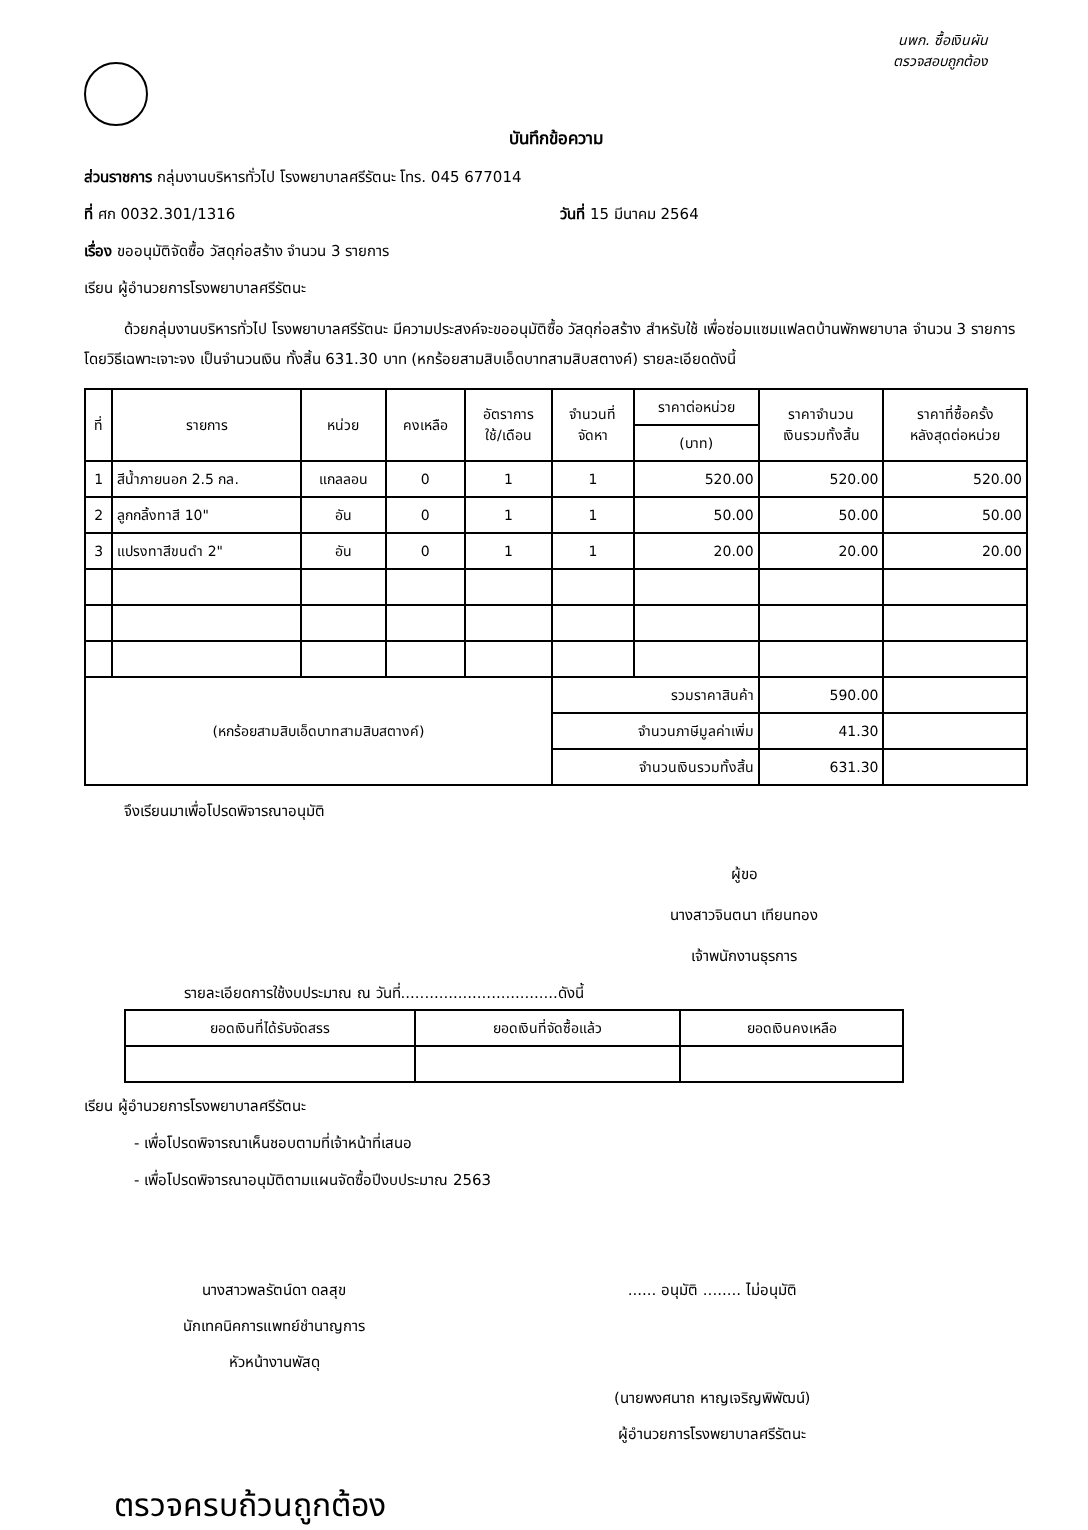นพก. ซื้อเงินผัน
ตรวจสอบถูกต้อง
บันทึกข้อความ
ส่วนราชการ กลุ่มงานบริหารทั่วไป โรงพยาบาลศรีรัตนะ โทร. 045 677014
ที่ ศก 0032.301/1316 วันที่ 15 มีนาคม 2564
เรื่อง ขออนุมัติจัดซื้อ วัสดุก่อสร้าง จำนวน 3 รายการ
เรียน ผู้อำนวยการโรงพยาบาลศรีรัตนะ
ด้วยกลุ่มงานบริหารทั่วไป โรงพยาบาลศรีรัตนะ มีความประสงค์จะขออนุมัติซื้อ วัสดุก่อสร้าง สำหรับใช้ เพื่อซ่อมแซมแฟลตบ้านพักพยาบาล จำนวน 3 รายการ โดยวิธีเฉพาะเจาะจง เป็นจำนวนเงิน ทั้งสิ้น 631.30 บาท (หกร้อยสามสิบเอ็ดบาทสามสิบสตางค์) รายละเอียดดังนี้
| ที่ | รายการ | หน่วย | คงเหลือ | อัตราการ ใช้/เดือน | จำนวนที่ จัดหา | ราคาต่อหน่วย | ราคาจำนวน เงินรวมทั้งสิ้น | ราคาที่ซื้อครั้ง หลังสุดต่อหน่วย |
| --- | --- | --- | --- | --- | --- | --- | --- | --- |
| | | | | | | (บาท) | | |
| 1 | สีน้ำภายนอก 2.5 กล. | แกลลอน | 0 | 1 | 1 | 520.00 | 520.00 | 520.00 |
| 2 | ลูกกลิ้งทาสี 10" | อัน | 0 | 1 | 1 | 50.00 | 50.00 | 50.00 |
| 3 | แปรงทาสีขนดำ 2" | อัน | 0 | 1 | 1 | 20.00 | 20.00 | 20.00 |
| (หกร้อยสามสิบเอ็ดบาทสามสิบสตางค์) | | | | | รวมราคาสินค้า | | 590.00 | |
| | | | | | จำนวนภาษีมูลค่าเพิ่ม | | 41.30 | |
| | | | | | จำนวนเงินรวมทั้งสิ้น | | 631.30 | |
จึงเรียนมาเพื่อโปรดพิจารณาอนุมัติ
ผู้ขอ
นางสาวจินตนา เทียนทอง
เจ้าพนักงานธุรการ
รายละเอียดการใช้งบประมาณ ณ วันที่.................................ดังนี้
| ยอดเงินที่ได้รับจัดสรร | ยอดเงินที่จัดซื้อแล้ว | ยอดเงินคงเหลือ |
| --- | --- | --- |
เรียน ผู้อำนวยการโรงพยาบาลศรีรัตนะ
- เพื่อโปรดพิจารณาเห็นชอบตามที่เจ้าหน้าที่เสนอ
- เพื่อโปรดพิจารณาอนุมัติตามแผนจัดซื้อปีงบประมาณ 2563
นางสาวพลรัตน์ดา ดลสุข
นักเทคนิคการแพทย์ชำนาญการ
หัวหน้างานพัสดุ
...... อนุมัติ ........ ไม่อนุมัติ
(นายพงศนาถ หาญเจริญพิพัฒน์)
ผู้อำนวยการโรงพยาบาลศรีรัตนะ
ตรวจครบถ้วนถูกต้อง